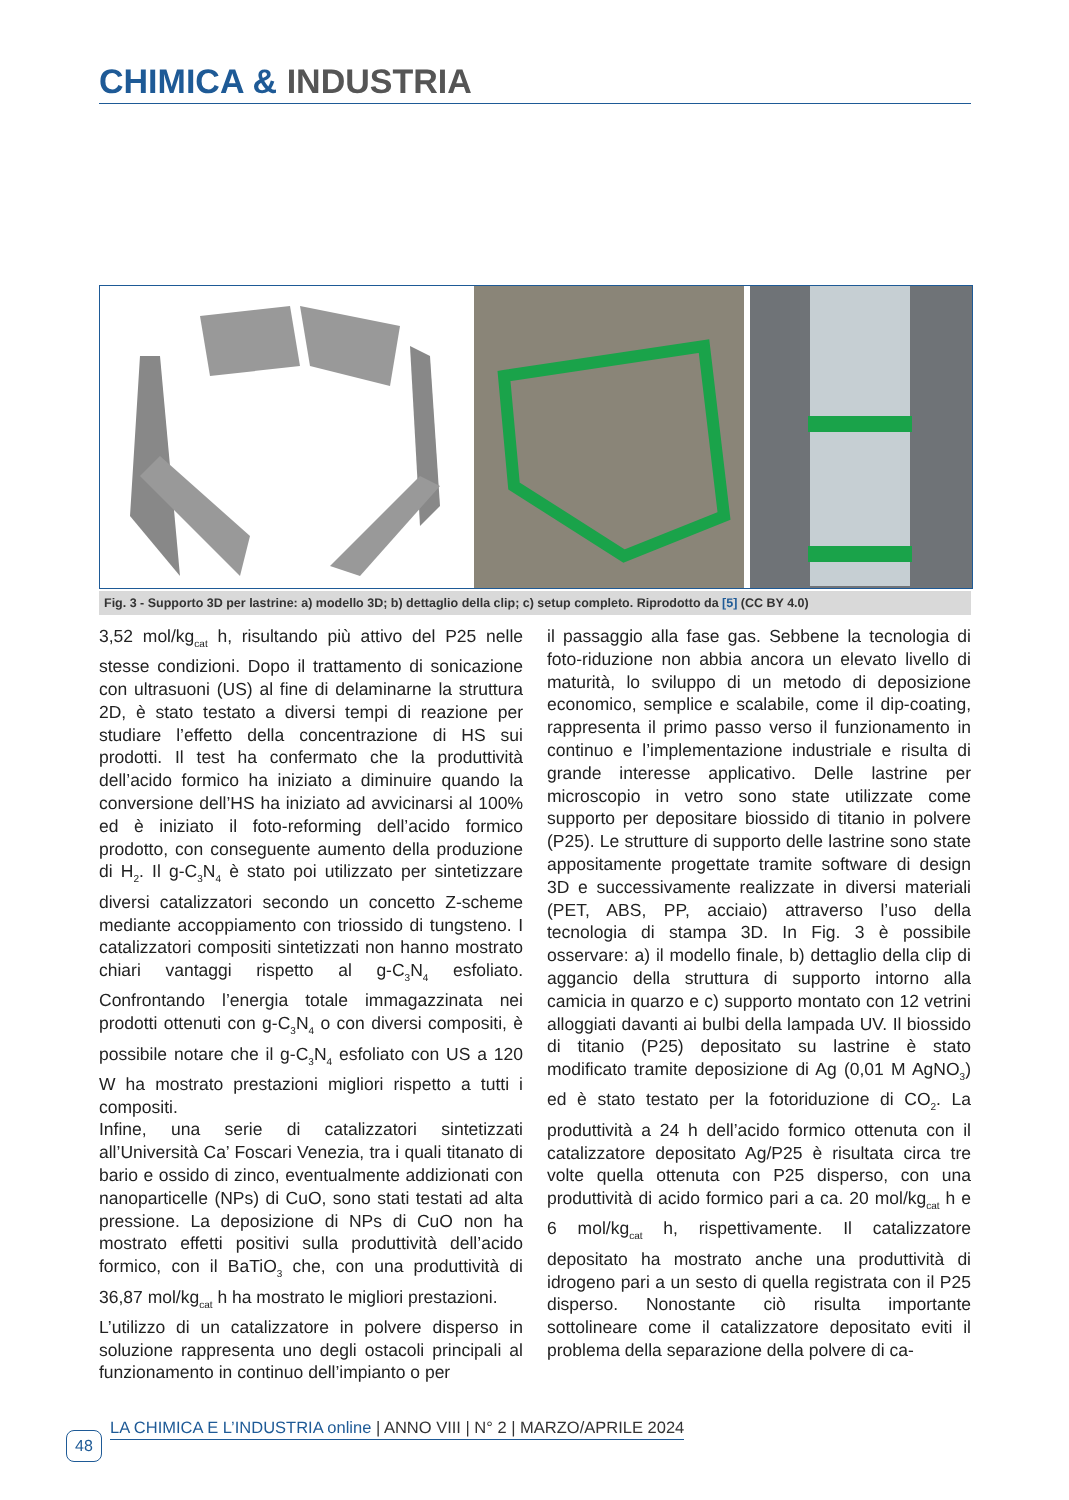CHIMICA & INDUSTRIA
Fig. 3 - Supporto 3D per lastrine: a) modello 3D; b) dettaglio della clip; c) setup completo. Riprodotto da [5] (CC BY 4.0)
3,52 mol/kg<sub>cat</sub> h, risultando più attivo del P25 nelle stesse condizioni. Dopo il trattamento di sonicazione con ultrasuoni (US) al fine di delaminarne la struttura 2D, è stato testato a diversi tempi di reazione per studiare l’effetto della concentrazione di HS sui prodotti. Il test ha confermato che la produttività dell’acido formico ha iniziato a diminuire quando la conversione dell’HS ha iniziato ad avvicinarsi al 100% ed è iniziato il foto-reforming dell’acido formico prodotto, con conseguente aumento della produzione di H<sub>2</sub>. Il g-C<sub>3</sub>N<sub>4</sub> è stato poi utilizzato per sintetizzare diversi catalizzatori secondo un concetto Z-scheme mediante accoppiamento con triossido di tungsteno. I catalizzatori compositi sintetizzati non hanno mostrato chiari vantaggi rispetto al g-C<sub>3</sub>N<sub>4</sub> esfoliato. Confrontando l’energia totale immagazzinata nei prodotti ottenuti con g-C<sub>3</sub>N<sub>4</sub> o con diversi compositi, è possibile notare che il g-C<sub>3</sub>N<sub>4</sub> esfoliato con US a 120 W ha mostrato prestazioni migliori rispetto a tutti i compositi.
Infine, una serie di catalizzatori sintetizzati all’Università Ca’ Foscari Venezia, tra i quali titanato di bario e ossido di zinco, eventualmente addizionati con nanoparticelle (NPs) di CuO, sono stati testati ad alta pressione. La deposizione di NPs di CuO non ha mostrato effetti positivi sulla produttività dell’acido formico, con il BaTiO<sub>3</sub> che, con una produttività di 36,87 mol/kg<sub>cat</sub> h ha mostrato le migliori prestazioni.
L’utilizzo di un catalizzatore in polvere disperso in soluzione rappresenta uno degli ostacoli principali al funzionamento in continuo dell’impianto o per
il passaggio alla fase gas. Sebbene la tecnologia di foto-riduzione non abbia ancora un elevato livello di maturità, lo sviluppo di un metodo di deposizione economico, semplice e scalabile, come il dip-coating, rappresenta il primo passo verso il funzionamento in continuo e l’implementazione industriale e risulta di grande interesse applicativo. Delle lastrine per microscopio in vetro sono state utilizzate come supporto per depositare biossido di titanio in polvere (P25). Le strutture di supporto delle lastrine sono state appositamente progettate tramite software di design 3D e successivamente realizzate in diversi materiali (PET, ABS, PP, acciaio) attraverso l’uso della tecnologia di stampa 3D. In Fig. 3 è possibile osservare: a) il modello finale, b) dettaglio della clip di aggancio della struttura di supporto intorno alla camicia in quarzo e c) supporto montato con 12 vetrini alloggiati davanti ai bulbi della lampada UV. Il biossido di titanio (P25) depositato su lastrine è stato modificato tramite deposizione di Ag (0,01 M AgNO<sub>3</sub>) ed è stato testato per la fotoriduzione di CO<sub>2</sub>. La produttività a 24 h dell’acido formico ottenuta con il catalizzatore depositato Ag/P25 è risultata circa tre volte quella ottenuta con P25 disperso, con una produttività di acido formico pari a ca. 20 mol/kg<sub>cat</sub> h e 6 mol/kg<sub>cat</sub> h, rispettivamente. Il catalizzatore depositato ha mostrato anche una produttività di idrogeno pari a un sesto di quella registrata con il P25 disperso. Nonostante ciò risulta importante sottolineare come il catalizzatore depositato eviti il problema della separazione della polvere di ca-
LA CHIMICA E L’INDUSTRIA online | ANNO VIII | N° 2 | MARZO/APRILE 2024
48